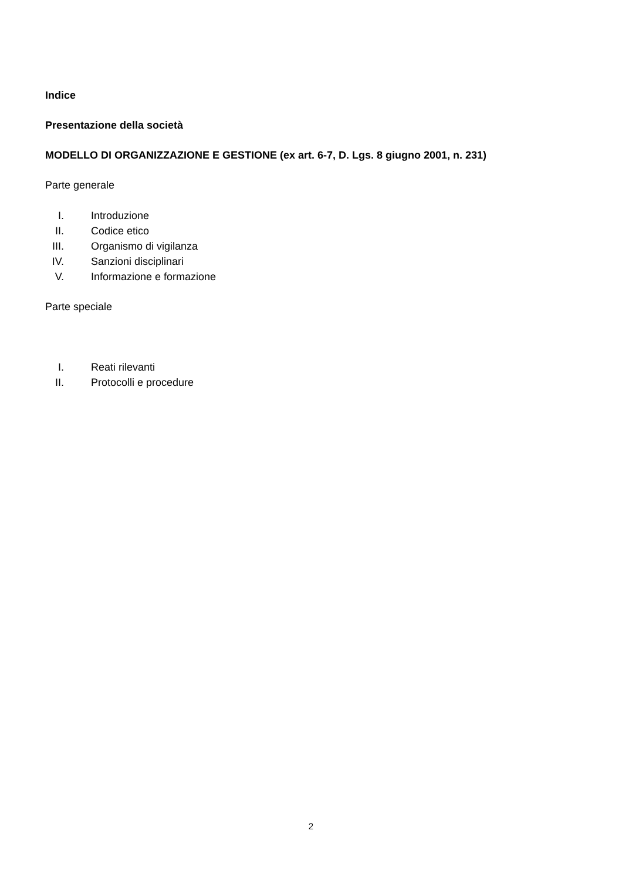Indice
Presentazione della società
MODELLO DI ORGANIZZAZIONE E GESTIONE (ex art. 6-7, D. Lgs. 8 giugno 2001, n. 231)
Parte generale
I. Introduzione
II. Codice etico
III. Organismo di vigilanza
IV. Sanzioni disciplinari
V. Informazione e formazione
Parte speciale
I. Reati rilevanti
II. Protocolli e procedure
2